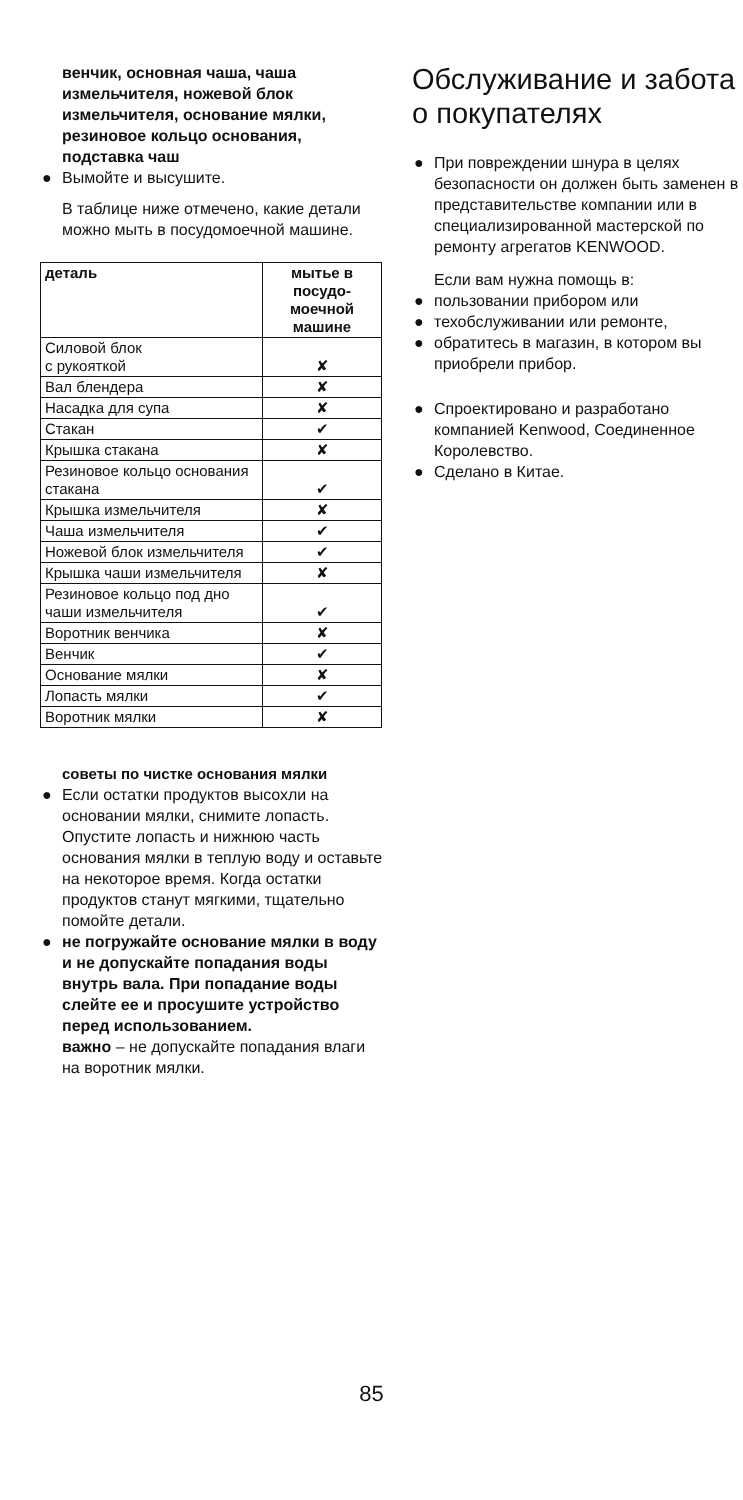венчик, основная чаша, чаша измельчителя, ножевой блок измельчителя, основание мялки, резиновое кольцо основания, подставка чаш
● Вымойте и высушите.
В таблице ниже отмечено, какие детали можно мыть в посудомоечной машине.
| деталь | мытье в посудо-моечной машине |
| --- | --- |
| Силовой блок с рукояткой | ✘ |
| Вал блендера | ✘ |
| Насадка для супа | ✘ |
| Стакан | ✔ |
| Крышка стакана | ✘ |
| Резиновое кольцо основания стакана | ✔ |
| Крышка измельчителя | ✘ |
| Чаша измельчителя | ✔ |
| Ножевой блок измельчителя | ✔ |
| Крышка чаши измельчителя | ✘ |
| Резиновое кольцо под дно чаши измельчителя | ✔ |
| Воротник венчика | ✘ |
| Венчик | ✔ |
| Основание мялки | ✘ |
| Лопасть мялки | ✔ |
| Воротник мялки | ✘ |
советы по чистке основания мялки
● Если остатки продуктов высохли на основании мялки, снимите лопасть. Опустите лопасть и нижнюю часть основания мялки в теплую воду и оставьте на некоторое время. Когда остатки продуктов станут мягкими, тщательно помойте детали.
● не погружайте основание мялки в воду и не допускайте попадания воды внутрь вала. При попадание воды слейте ее и просушите устройство перед использованием.
важно – не допускайте попадания влаги на воротник мялки.
Обслуживание и забота о покупателях
● При повреждении шнура в целях безопасности он должен быть заменен в представительстве компании или в специализированной мастерской по ремонту агрегатов KENWOOD.
Если вам нужна помощь в:
● пользовании прибором или
● техобслуживании или ремонте,
● обратитесь в магазин, в котором вы приобрели прибор.
● Спроектировано и разработано компанией Kenwood, Соединенное Королевство.
● Сделано в Китае.
85